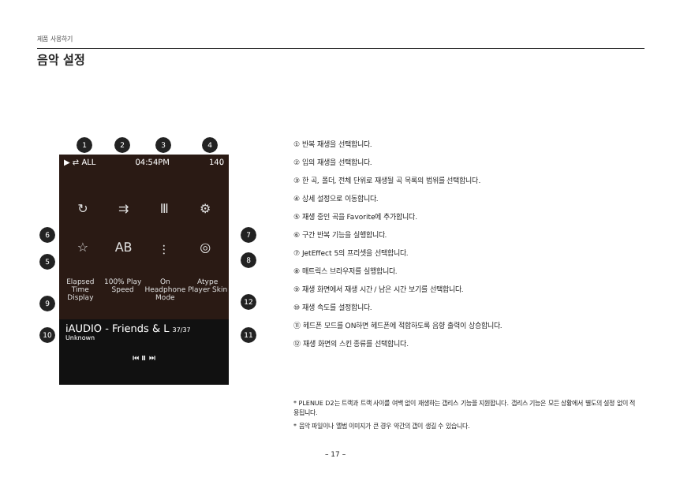제품 사용하기
음악 설정
1 2 3 4
▶ ⇄ ALL 04:54PM 140
↻
⇉
Ⅲ
⚙
☆
AB
⫶
◎
Elapsed Time Display
100% Play Speed
On Headphone Mode
Atype Player Skin
iAUDIO - Friends & L 37/37
Unknown
⏮ ⏸ ⏭
6 7
5 8
9 12
10 11
① 반복 재생을 선택합니다.
② 임의 재생을 선택합니다.
③ 한 곡, 폴더, 전체 단위로 재생될 곡 목록의 범위를 선택합니다.
④ 상세 설정으로 이동합니다.
⑤ 재생 중인 곡을 Favorite에 추가합니다.
⑥ 구간 반복 기능을 실행합니다.
⑦ JetEffect 5의 프리셋을 선택합니다.
⑧ 매트릭스 브라우저를 실행합니다.
⑨ 재생 화면에서 재생 시간 / 남은 시간 보기를 선택합니다.
⑩ 재생 속도를 설정합니다.
⑪ 헤드폰 모드를 ON하면 헤드폰에 적합하도록 음향 출력이 상승합니다.
⑫ 재생 화면의 스킨 종류를 선택합니다.
* PLENUE D2는 트랙과 트랙 사이를 여백 없이 재생하는 갭리스 기능을 지원합니다. 갭리스 기능은 모든 상황에서 별도의 설정 없이 적용됩니다.
* 음악 파일이나 앨범 이미지가 큰 경우 약간의 갭이 생길 수 있습니다.
– 17 –